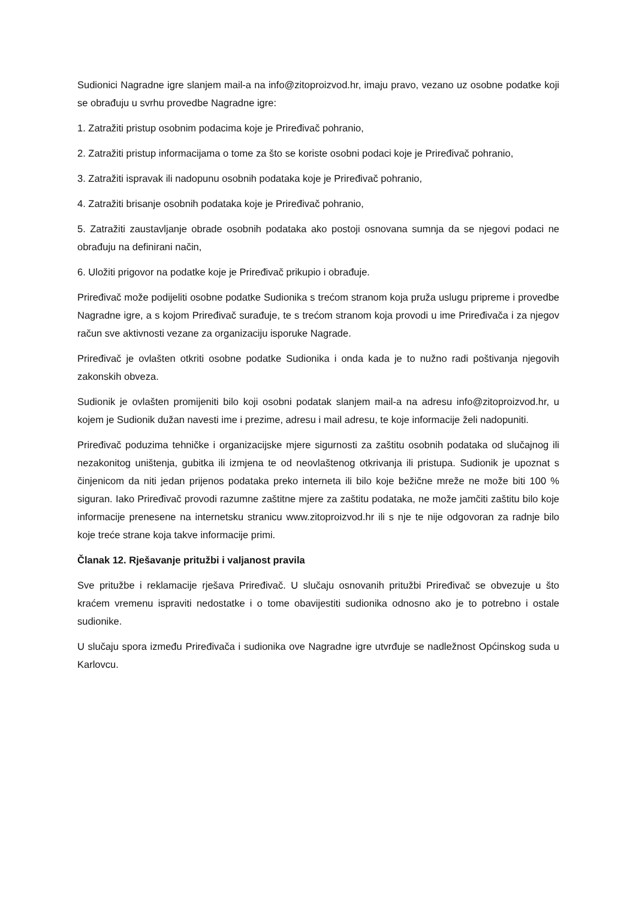Sudionici Nagradne igre slanjem mail-a na info@zitoproizvod.hr, imaju pravo, vezano uz osobne podatke koji se obrađuju u svrhu provedbe Nagradne igre:
1. Zatražiti pristup osobnim podacima koje je Priređivač pohranio,
2. Zatražiti pristup informacijama o tome za što se koriste osobni podaci koje je Priređivač pohranio,
3. Zatražiti ispravak ili nadopunu osobnih podataka koje je Priređivač pohranio,
4. Zatražiti brisanje osobnih podataka koje je Priređivač pohranio,
5. Zatražiti zaustavljanje obrade osobnih podataka ako postoji osnovana sumnja da se njegovi podaci ne obrađuju na definirani način,
6. Uložiti prigovor na podatke koje je Priređivač prikupio i obrađuje.
Priređivač može podijeliti osobne podatke Sudionika s trećom stranom koja pruža uslugu pripreme i provedbe Nagradne igre, a s kojom Priređivač surađuje, te s trećom stranom koja provodi u ime Priređivača i za njegov račun sve aktivnosti vezane za organizaciju isporuke Nagrade.
Priređivač je ovlašten otkriti osobne podatke Sudionika i onda kada je to nužno radi poštivanja njegovih zakonskih obveza.
Sudionik je ovlašten promijeniti bilo koji osobni podatak slanjem mail-a na adresu info@zitoproizvod.hr, u kojem je Sudionik dužan navesti ime i prezime, adresu i mail adresu, te koje informacije želi nadopuniti.
Priređivač poduzima tehničke i organizacijske mjere sigurnosti za zaštitu osobnih podataka od slučajnog ili nezakonitog uništenja, gubitka ili izmjena te od neovlaštenog otkrivanja ili pristupa. Sudionik je upoznat s činjenicom da niti jedan prijenos podataka preko interneta ili bilo koje bežične mreže ne može biti 100 % siguran. Iako Priređivač provodi razumne zaštitne mjere za zaštitu podataka, ne može jamčiti zaštitu bilo koje informacije prenesene na internetsku stranicu www.zitoproizvod.hr ili s nje te nije odgovoran za radnje bilo koje treće strane koja takve informacije primi.
Članak 12. Rješavanje pritužbi i valjanost pravila
Sve pritužbe i reklamacije rješava Priređivač. U slučaju osnovanih pritužbi Priređivač se obvezuje u što kraćem vremenu ispraviti nedostatke i o tome obavijestiti sudionika odnosno ako je to potrebno i ostale sudionike.
U slučaju spora između Priređivača i sudionika ove Nagradne igre utvrđuje se nadležnost Općinskog suda u Karlovcu.